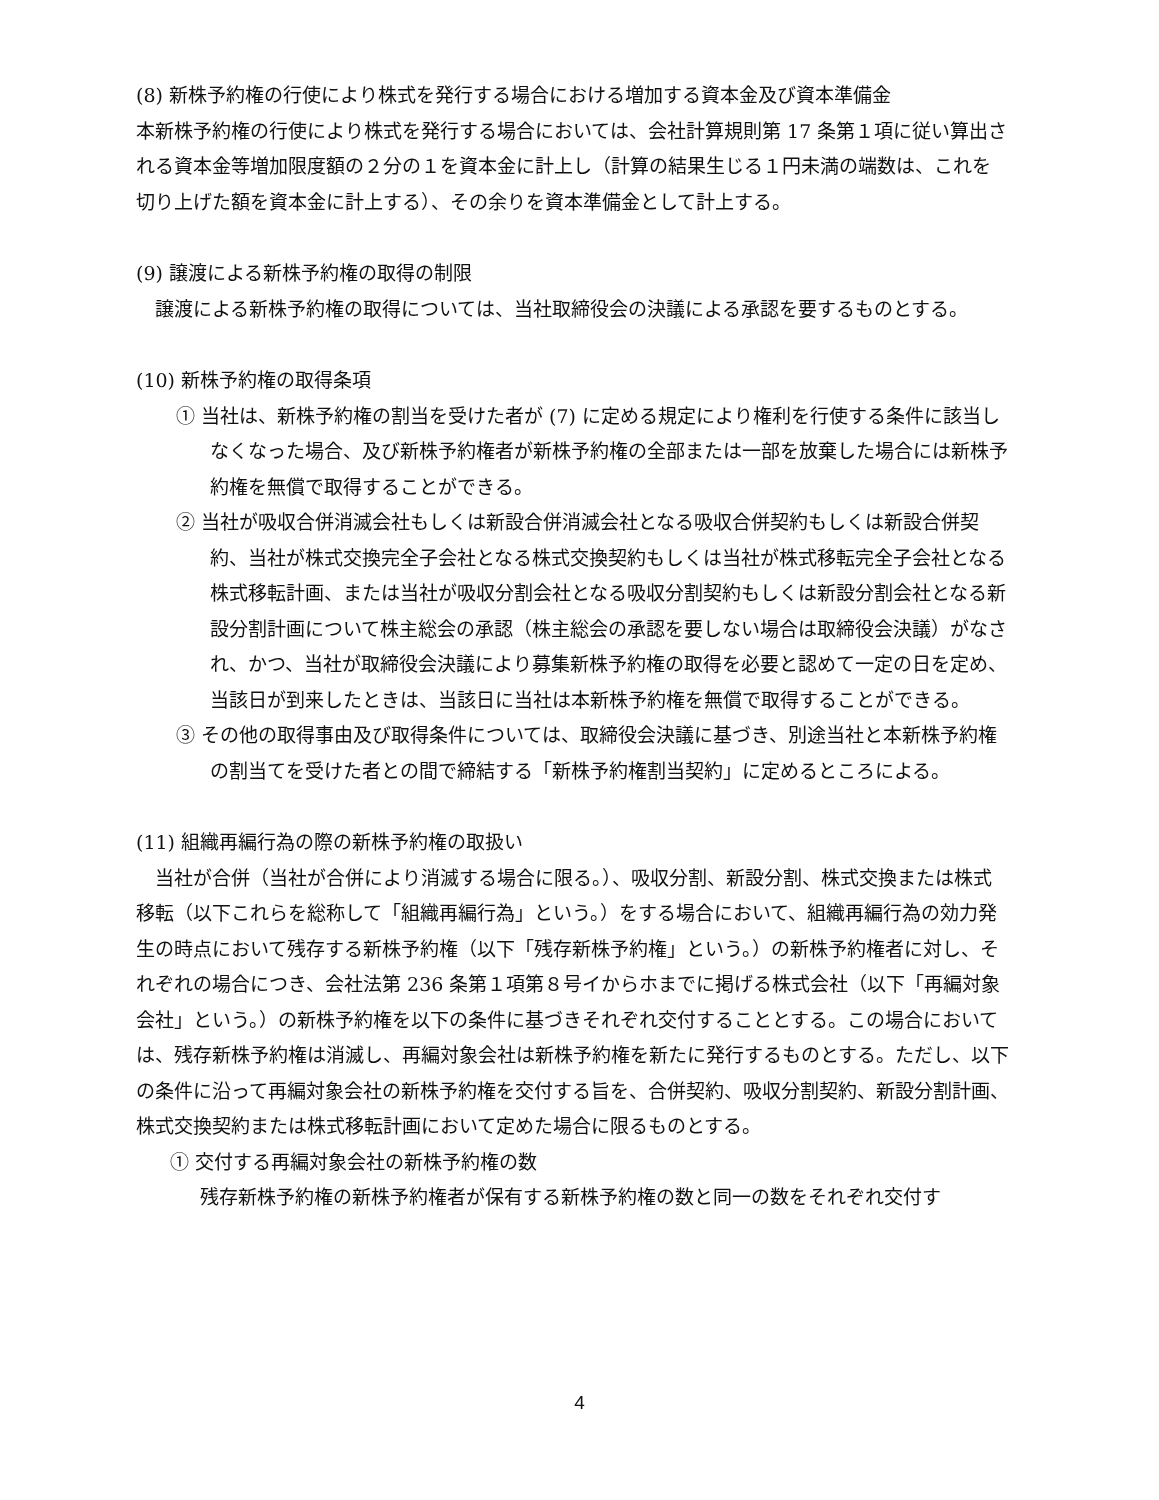(8) 新株予約権の行使により株式を発行する場合における増加する資本金及び資本準備金
本新株予約権の行使により株式を発行する場合においては、会社計算規則第 17 条第１項に従い算出される資本金等増加限度額の２分の１を資本金に計上し（計算の結果生じる１円未満の端数は、これを切り上げた額を資本金に計上する）、その余りを資本準備金として計上する。
(9) 譲渡による新株予約権の取得の制限
　譲渡による新株予約権の取得については、当社取締役会の決議による承認を要するものとする。
(10) 新株予約権の取得条項
① 当社は、新株予約権の割当を受けた者が (7) に定める規定により権利を行使する条件に該当しなくなった場合、及び新株予約権者が新株予約権の全部または一部を放棄した場合には新株予約権を無償で取得することができる。
② 当社が吸収合併消滅会社もしくは新設合併消滅会社となる吸収合併契約もしくは新設合併契約、当社が株式交換完全子会社となる株式交換契約もしくは当社が株式移転完全子会社となる株式移転計画、または当社が吸収分割会社となる吸収分割契約もしくは新設分割会社となる新設分割計画について株主総会の承認（株主総会の承認を要しない場合は取締役会決議）がなされ、かつ、当社が取締役会決議により募集新株予約権の取得を必要と認めて一定の日を定め、当該日が到来したときは、当該日に当社は本新株予約権を無償で取得することができる。
③ その他の取得事由及び取得条件については、取締役会決議に基づき、別途当社と本新株予約権の割当てを受けた者との間で締結する「新株予約権割当契約」に定めるところによる。
(11) 組織再編行為の際の新株予約権の取扱い
　当社が合併（当社が合併により消滅する場合に限る。）、吸収分割、新設分割、株式交換または株式移転（以下これらを総称して「組織再編行為」という。）をする場合において、組織再編行為の効力発生の時点において残存する新株予約権（以下「残存新株予約権」という。）の新株予約権者に対し、それぞれの場合につき、会社法第 236 条第１項第８号イからホまでに掲げる株式会社（以下「再編対象会社」という。）の新株予約権を以下の条件に基づきそれぞれ交付することとする。この場合においては、残存新株予約権は消滅し、再編対象会社は新株予約権を新たに発行するものとする。ただし、以下の条件に沿って再編対象会社の新株予約権を交付する旨を、合併契約、吸収分割契約、新設分割計画、株式交換契約または株式移転計画において定めた場合に限るものとする。
① 交付する再編対象会社の新株予約権の数
残存新株予約権の新株予約権者が保有する新株予約権の数と同一の数をそれぞれ交付す
4